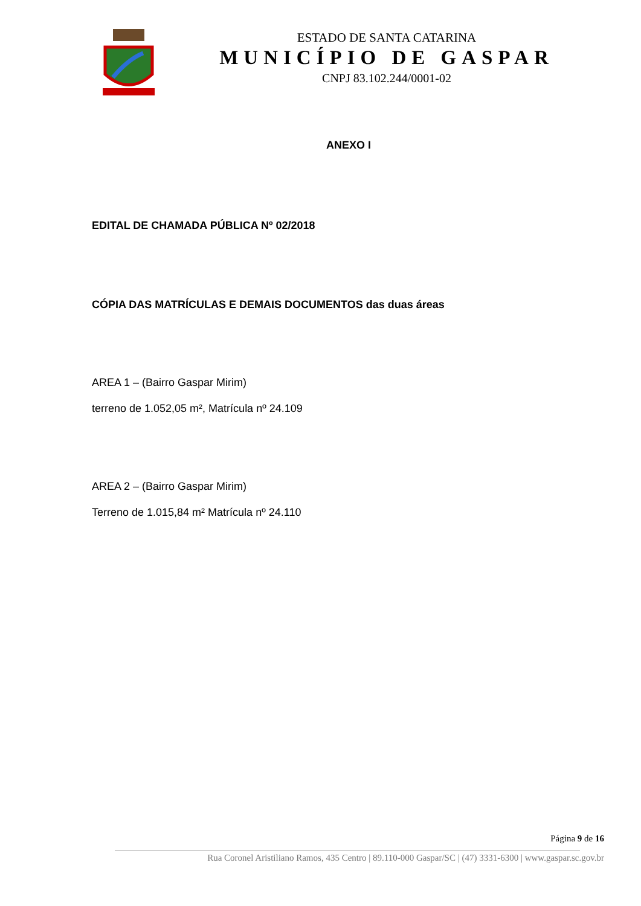ESTADO DE SANTA CATARINA
MUNICÍPIO DE GASPAR
CNPJ 83.102.244/0001-02
ANEXO I
EDITAL DE CHAMADA PÚBLICA Nº 02/2018
CÓPIA DAS MATRÍCULAS E DEMAIS DOCUMENTOS das duas áreas
AREA 1 – (Bairro Gaspar Mirim)
terreno de 1.052,05 m², Matrícula nº 24.109
AREA 2 – (Bairro Gaspar Mirim)
Terreno de 1.015,84 m² Matrícula nº 24.110
Página 9 de 16
Rua Coronel Aristiliano Ramos, 435 Centro | 89.110-000 Gaspar/SC | (47) 3331-6300 | www.gaspar.sc.gov.br